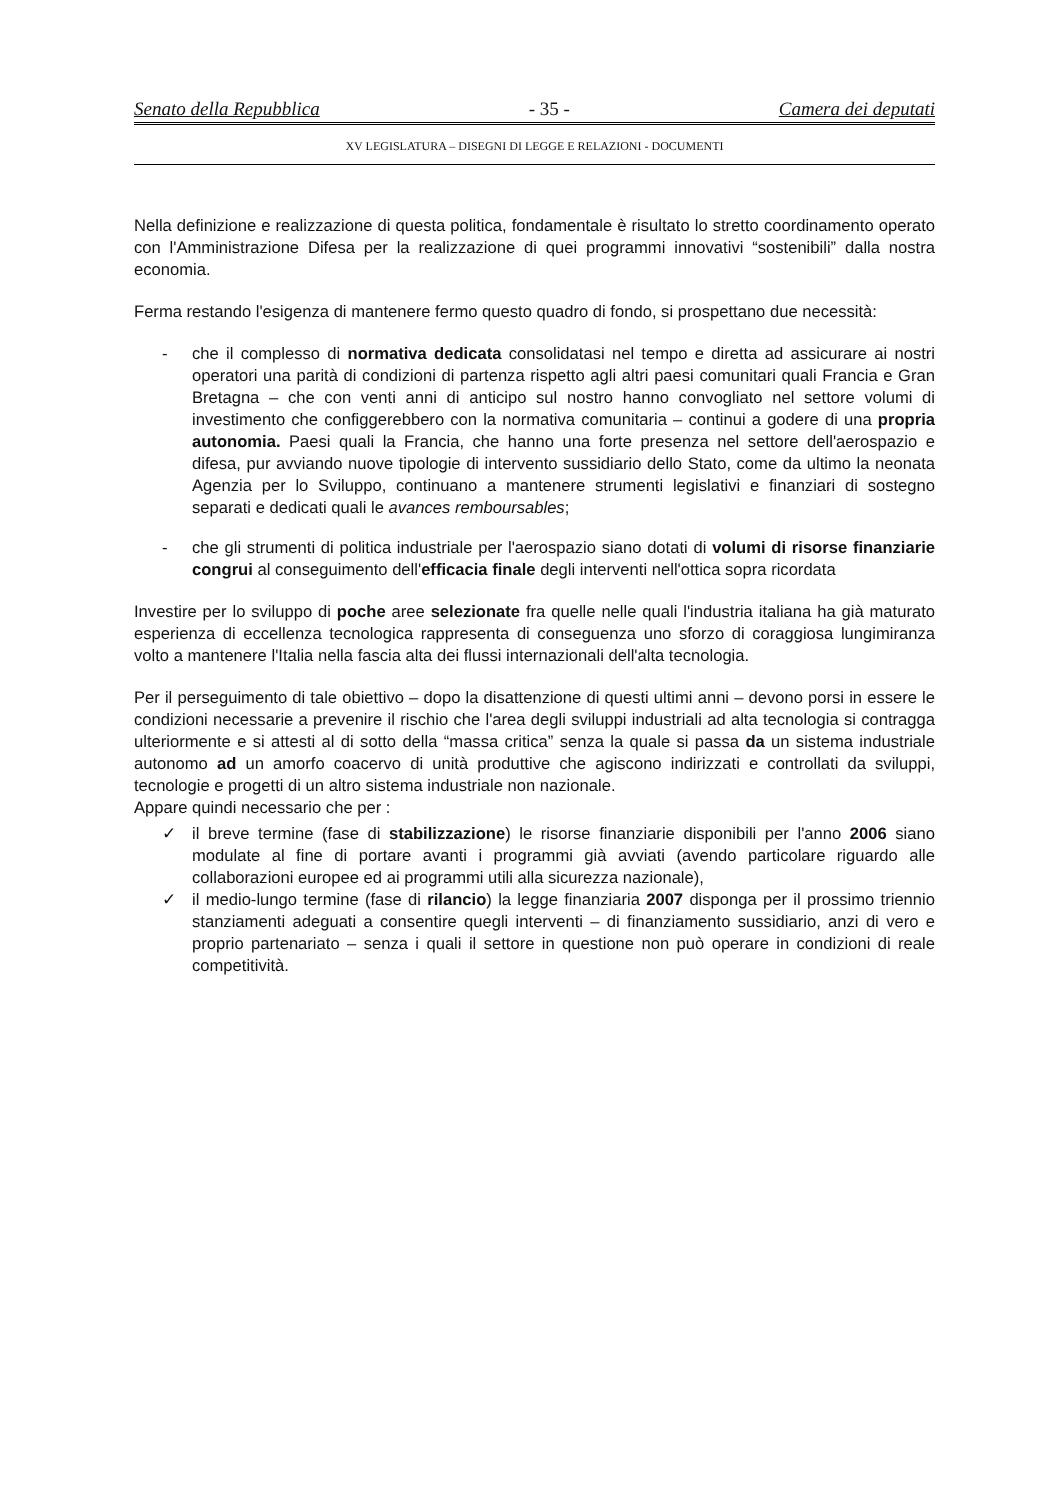Senato della Repubblica - 35 - Camera dei deputati
XV LEGISLATURA – DISEGNI DI LEGGE E RELAZIONI - DOCUMENTI
Nella definizione e realizzazione di questa politica, fondamentale è risultato lo stretto coordinamento operato con l'Amministrazione Difesa per la realizzazione di quei programmi innovativi “sostenibili” dalla nostra economia.
Ferma restando l'esigenza di mantenere fermo questo quadro di fondo, si prospettano due necessità:
- che il complesso di normativa dedicata consolidatasi nel tempo e diretta ad assicurare ai nostri operatori una parità di condizioni di partenza rispetto agli altri paesi comunitari quali Francia e Gran Bretagna – che con venti anni di anticipo sul nostro hanno convogliato nel settore volumi di investimento che configgerebbero con la normativa comunitaria – continui a godere di una propria autonomia. Paesi quali la Francia, che hanno una forte presenza nel settore dell'aerospazio e difesa, pur avviando nuove tipologie di intervento sussidiario dello Stato, come da ultimo la neonata Agenzia per lo Sviluppo, continuano a mantenere strumenti legislativi e finanziari di sostegno separati e dedicati quali le avances remboursables;
- che gli strumenti di politica industriale per l'aerospazio siano dotati di volumi di risorse finanziarie congrui al conseguimento dell'efficacia finale degli interventi nell'ottica sopra ricordata
Investire per lo sviluppo di poche aree selezionate fra quelle nelle quali l'industria italiana ha già maturato esperienza di eccellenza tecnologica rappresenta di conseguenza uno sforzo di coraggiosa lungimiranza volto a mantenere l'Italia nella fascia alta dei flussi internazionali dell'alta tecnologia.
Per il perseguimento di tale obiettivo – dopo la disattenzione di questi ultimi anni – devono porsi in essere le condizioni necessarie a prevenire il rischio che l'area degli sviluppi industriali ad alta tecnologia si contragga ulteriormente e si attesti al di sotto della “massa critica” senza la quale si passa da un sistema industriale autonomo ad un amorfo coacervo di unità produttive che agiscono indirizzati e controllati da sviluppi, tecnologie e progetti di un altro sistema industriale non nazionale.
Appare quindi necessario che per :
✓ il breve termine (fase di stabilizzazione) le risorse finanziarie disponibili per l'anno 2006 siano modulate al fine di portare avanti i programmi già avviati (avendo particolare riguardo alle collaborazioni europee ed ai programmi utili alla sicurezza nazionale),
✓ il medio-lungo termine (fase di rilancio) la legge finanziaria 2007 disponga per il prossimo triennio stanziamenti adeguati a consentire quegli interventi – di finanziamento sussidiario, anzi di vero e proprio partenariato – senza i quali il settore in questione non può operare in condizioni di reale competitività.